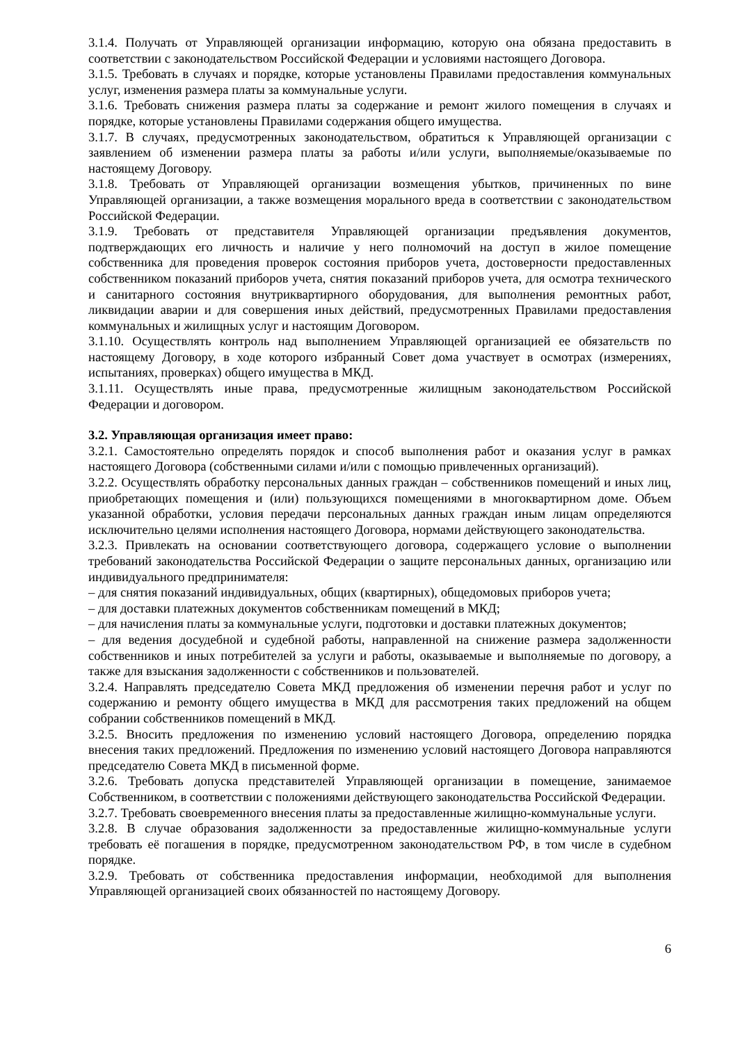3.1.4. Получать от Управляющей организации информацию, которую она обязана предоставить в соответствии с законодательством Российской Федерации и условиями настоящего Договора.
3.1.5. Требовать в случаях и порядке, которые установлены Правилами предоставления коммунальных услуг, изменения размера платы за коммунальные услуги.
3.1.6. Требовать снижения размера платы за содержание и ремонт жилого помещения в случаях и порядке, которые установлены Правилами содержания общего имущества.
3.1.7. В случаях, предусмотренных законодательством, обратиться к Управляющей организации с заявлением об изменении размера платы за работы и/или услуги, выполняемые/оказываемые по настоящему Договору.
3.1.8. Требовать от Управляющей организации возмещения убытков, причиненных по вине Управляющей организации, а также возмещения морального вреда в соответствии с законодательством Российской Федерации.
3.1.9. Требовать от представителя Управляющей организации предъявления документов, подтверждающих его личность и наличие у него полномочий на доступ в жилое помещение собственника для проведения проверок состояния приборов учета, достоверности предоставленных собственником показаний приборов учета, снятия показаний приборов учета, для осмотра технического и санитарного состояния внутриквартирного оборудования, для выполнения ремонтных работ, ликвидации аварии и для совершения иных действий, предусмотренных Правилами предоставления коммунальных и жилищных услуг и настоящим Договором.
3.1.10. Осуществлять контроль над выполнением Управляющей организацией ее обязательств по настоящему Договору, в ходе которого избранный Совет дома участвует в осмотрах (измерениях, испытаниях, проверках) общего имущества в МКД.
3.1.11. Осуществлять иные права, предусмотренные жилищным законодательством Российской Федерации и договором.
3.2. Управляющая организация имеет право:
3.2.1. Самостоятельно определять порядок и способ выполнения работ и оказания услуг в рамках настоящего Договора (собственными силами и/или с помощью привлеченных организаций).
3.2.2. Осуществлять обработку персональных данных граждан – собственников помещений и иных лиц, приобретающих помещения и (или) пользующихся помещениями в многоквартирном доме. Объем указанной обработки, условия передачи персональных данных граждан иным лицам определяются исключительно целями исполнения настоящего Договора, нормами действующего законодательства.
3.2.3. Привлекать на основании соответствующего договора, содержащего условие о выполнении требований законодательства Российской Федерации о защите персональных данных, организацию или индивидуального предпринимателя:
– для снятия показаний индивидуальных, общих (квартирных), общедомовых приборов учета;
– для доставки платежных документов собственникам помещений в МКД;
– для начисления платы за коммунальные услуги, подготовки и доставки платежных документов;
– для ведения досудебной и судебной работы, направленной на снижение размера задолженности собственников и иных потребителей за услуги и работы, оказываемые и выполняемые по договору, а также для взыскания задолженности с собственников и пользователей.
3.2.4. Направлять председателю Совета МКД предложения об изменении перечня работ и услуг по содержанию и ремонту общего имущества в МКД для рассмотрения таких предложений на общем собрании собственников помещений в МКД.
3.2.5. Вносить предложения по изменению условий настоящего Договора, определению порядка внесения таких предложений. Предложения по изменению условий настоящего Договора направляются председателю Совета МКД в письменной форме.
3.2.6. Требовать допуска представителей Управляющей организации в помещение, занимаемое Собственником, в соответствии с положениями действующего законодательства Российской Федерации.
3.2.7. Требовать своевременного внесения платы за предоставленные жилищно-коммунальные услуги.
3.2.8. В случае образования задолженности за предоставленные жилищно-коммунальные услуги требовать её погашения в порядке, предусмотренном законодательством РФ, в том числе в судебном порядке.
3.2.9. Требовать от собственника предоставления информации, необходимой для выполнения Управляющей организацией своих обязанностей по настоящему Договору.
6